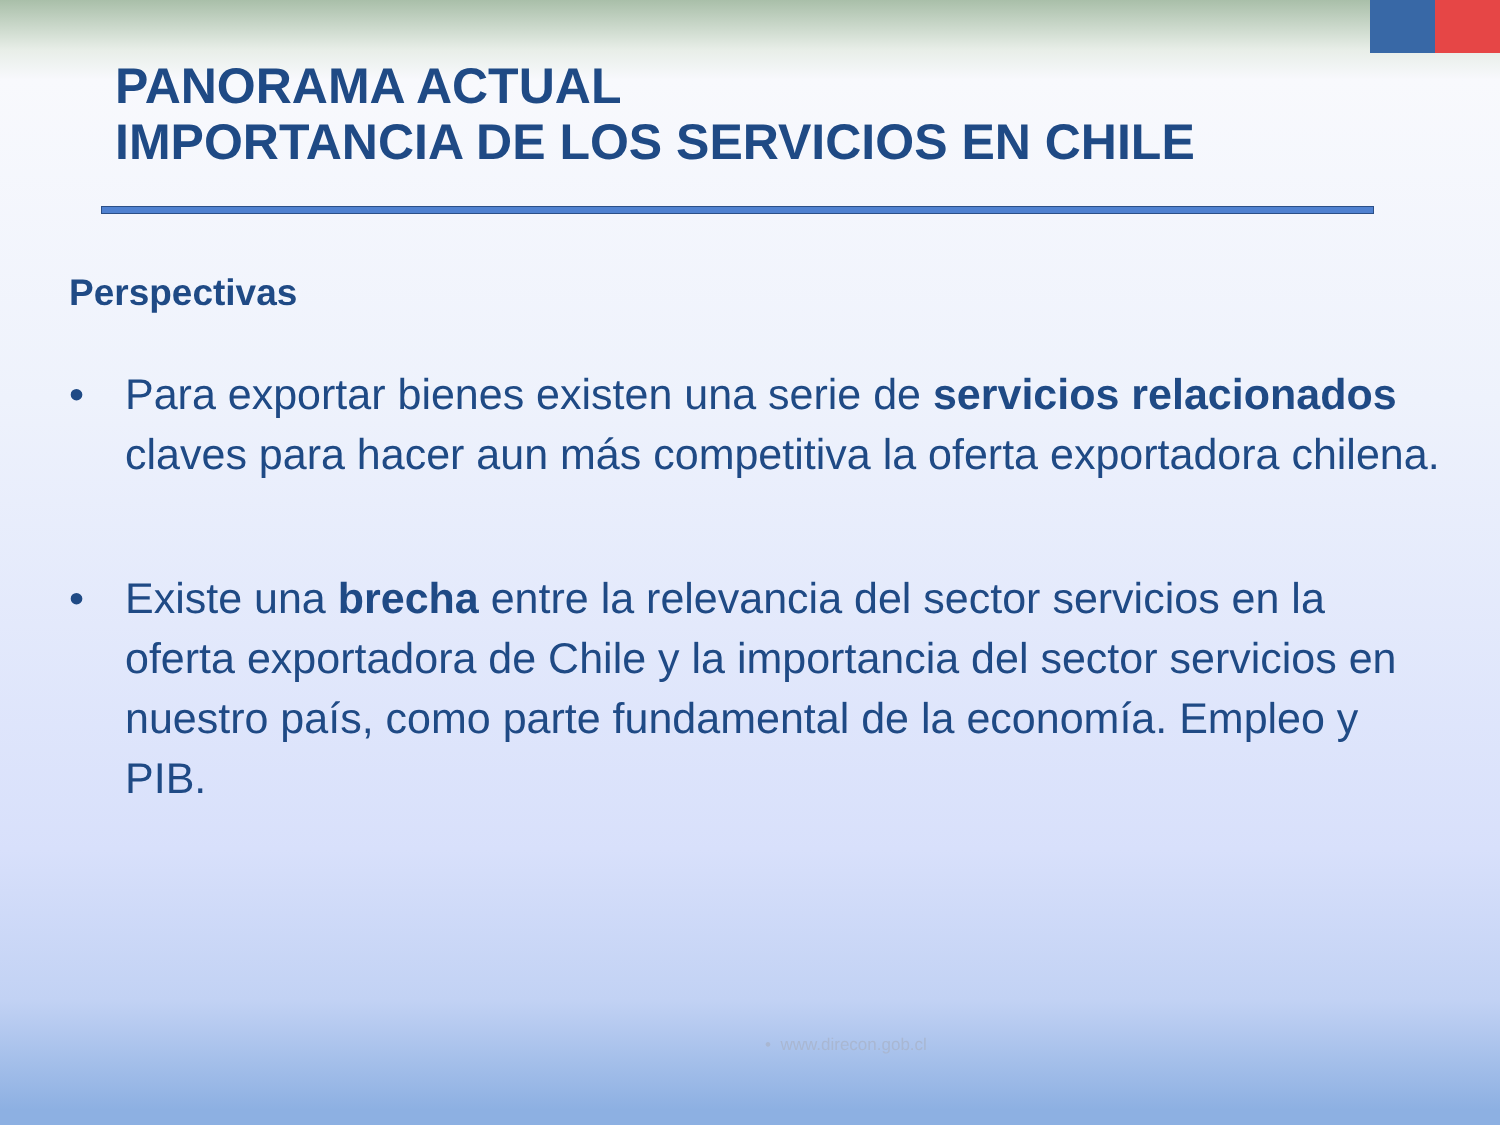PANORAMA ACTUAL
IMPORTANCIA DE LOS SERVICIOS EN CHILE
Perspectivas
• Para exportar bienes existen una serie de servicios relacionados claves para hacer aun más competitiva la oferta exportadora chilena.
• Existe una brecha entre la relevancia del sector servicios en la oferta exportadora de Chile y la importancia del sector servicios en nuestro país, como parte fundamental de la economía. Empleo y PIB.
• www.direcon.gob.cl